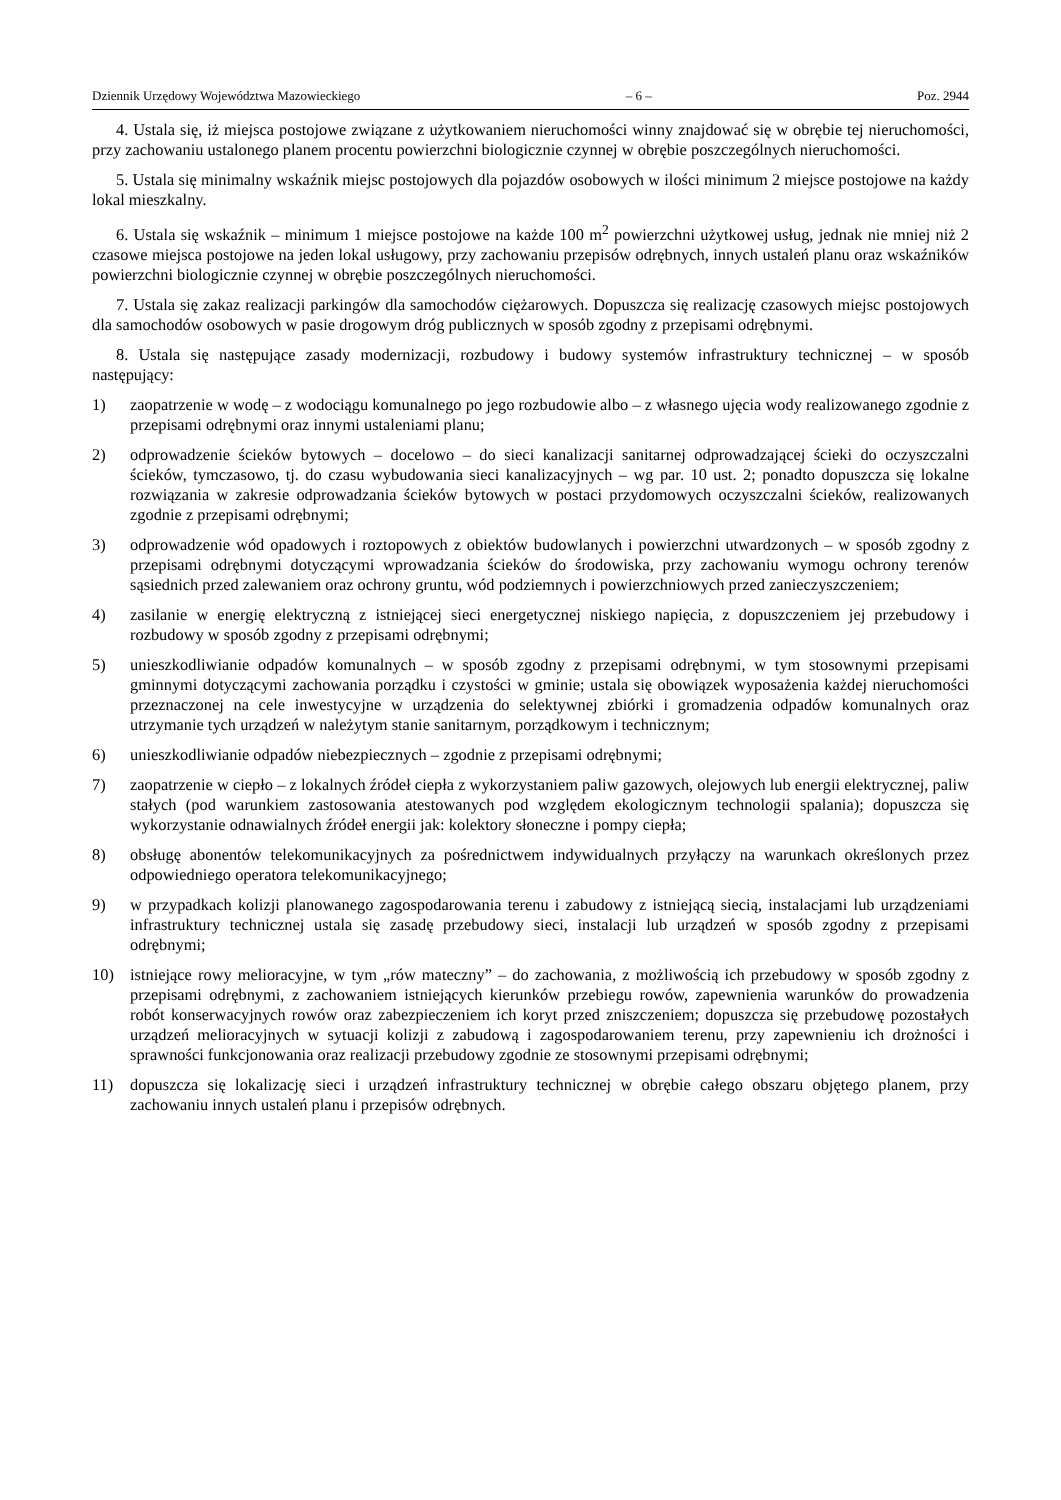Dziennik Urzędowy Województwa Mazowieckiego – 6 – Poz. 2944
4. Ustala się, iż miejsca postojowe związane z użytkowaniem nieruchomości winny znajdować się w obrębie tej nieruchomości, przy zachowaniu ustalonego planem procentu powierzchni biologicznie czynnej w obrębie poszczególnych nieruchomości.
5. Ustala się minimalny wskaźnik miejsc postojowych dla pojazdów osobowych w ilości minimum 2 miejsce postojowe na każdy lokal mieszkalny.
6. Ustala się wskaźnik – minimum 1 miejsce postojowe na każde 100 m<sup>2</sup> powierzchni użytkowej usług, jednak nie mniej niż 2 czasowe miejsca postojowe na jeden lokal usługowy, przy zachowaniu przepisów odrębnych, innych ustaleń planu oraz wskaźników powierzchni biologicznie czynnej w obrębie poszczególnych nieruchomości.
7. Ustala się zakaz realizacji parkingów dla samochodów ciężarowych. Dopuszcza się realizację czasowych miejsc postojowych dla samochodów osobowych w pasie drogowym dróg publicznych w sposób zgodny z przepisami odrębnymi.
8. Ustala się następujące zasady modernizacji, rozbudowy i budowy systemów infrastruktury technicznej – w sposób następujący:
1) zaopatrzenie w wodę – z wodociągu komunalnego po jego rozbudowie albo – z własnego ujęcia wody realizowanego zgodnie z przepisami odrębnymi oraz innymi ustaleniami planu;
2) odprowadzenie ścieków bytowych – docelowo – do sieci kanalizacji sanitarnej odprowadzającej ścieki do oczyszczalni ścieków, tymczasowo, tj. do czasu wybudowania sieci kanalizacyjnych – wg par. 10 ust. 2; ponadto dopuszcza się lokalne rozwiązania w zakresie odprowadzania ścieków bytowych w postaci przydomowych oczyszczalni ścieków, realizowanych zgodnie z przepisami odrębnymi;
3) odprowadzenie wód opadowych i roztopowych z obiektów budowlanych i powierzchni utwardzonych – w sposób zgodny z przepisami odrębnymi dotyczącymi wprowadzania ścieków do środowiska, przy zachowaniu wymogu ochrony terenów sąsiednich przed zalewaniem oraz ochrony gruntu, wód podziemnych i powierzchniowych przed zanieczyszczeniem;
4) zasilanie w energię elektryczną z istniejącej sieci energetycznej niskiego napięcia, z dopuszczeniem jej przebudowy i rozbudowy w sposób zgodny z przepisami odrębnymi;
5) unieszkodliwianie odpadów komunalnych – w sposób zgodny z przepisami odrębnymi, w tym stosownymi przepisami gminnymi dotyczącymi zachowania porządku i czystości w gminie; ustala się obowiązek wyposażenia każdej nieruchomości przeznaczonej na cele inwestycyjne w urządzenia do selektywnej zbiórki i gromadzenia odpadów komunalnych oraz utrzymanie tych urządzeń w należytym stanie sanitarnym, porządkowym i technicznym;
6) unieszkodliwianie odpadów niebezpiecznych – zgodnie z przepisami odrębnymi;
7) zaopatrzenie w ciepło – z lokalnych źródeł ciepła z wykorzystaniem paliw gazowych, olejowych lub energii elektrycznej, paliw stałych (pod warunkiem zastosowania atestowanych pod względem ekologicznym technologii spalania); dopuszcza się wykorzystanie odnawialnych źródeł energii jak: kolektory słoneczne i pompy ciepła;
8) obsługę abonentów telekomunikacyjnych za pośrednictwem indywidualnych przyłączy na warunkach określonych przez odpowiedniego operatora telekomunikacyjnego;
9) w przypadkach kolizji planowanego zagospodarowania terenu i zabudowy z istniejącą siecią, instalacjami lub urządzeniami infrastruktury technicznej ustala się zasadę przebudowy sieci, instalacji lub urządzeń w sposób zgodny z przepisami odrębnymi;
10) istniejące rowy melioracyjne, w tym „rów mateczny” – do zachowania, z możliwością ich przebudowy w sposób zgodny z przepisami odrębnymi, z zachowaniem istniejących kierunków przebiegu rowów, zapewnienia warunków do prowadzenia robót konserwacyjnych rowów oraz zabezpieczeniem ich koryt przed zniszczeniem; dopuszcza się przebudowę pozostałych urządzeń melioracyjnych w sytuacji kolizji z zabudową i zagospodarowaniem terenu, przy zapewnieniu ich drożności i sprawności funkcjonowania oraz realizacji przebudowy zgodnie ze stosownymi przepisami odrębnymi;
11) dopuszcza się lokalizację sieci i urządzeń infrastruktury technicznej w obrębie całego obszaru objętego planem, przy zachowaniu innych ustaleń planu i przepisów odrębnych.